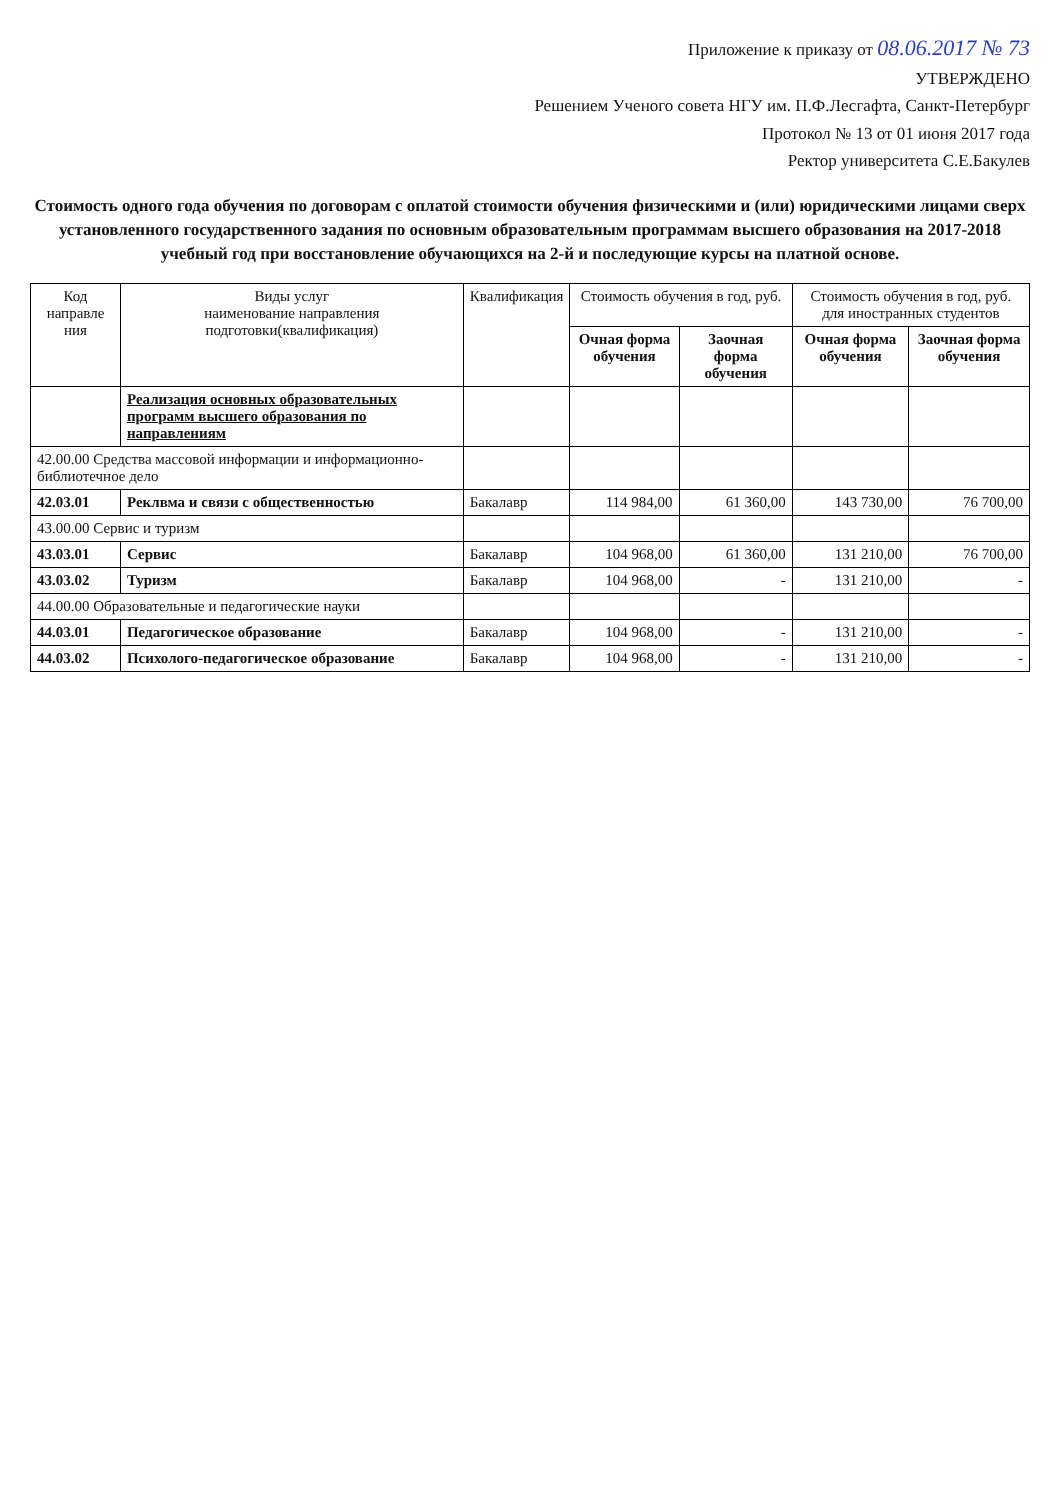Приложение к приказу от 08.06.2017 № 73
УТВЕРЖДЕНО
Решением Ученого совета НГУ им. П.Ф.Лесгафта, Санкт-Петербург
Протокол № 13 от 01 июня 2017 года
Ректор университета С.Е.Бакулев
Стоимость одного года обучения по договорам с оплатой стоимости обучения физическими и (или) юридическими лицами сверх установленного государственного задания по основным образовательным программам высшего образования на 2017-2018 учебный год при восстановление обучающихся на 2-й и последующие курсы на платной основе.
| Код направле ния | Виды услуг наименование направления подготовки(квалификация) | Квалификация | Стоимость обучения в год, руб. | | Стоимость обучения в год, руб. для иностранных студентов | |
| --- | --- | --- | --- | --- | --- | --- |
| | | | Очная форма обучения | Заочная форма обучения | Очная форма обучения | Заочная форма обучения |
| | Реализация основных образовательных программ высшего образования по направлениям | | | | | |
| 42.00.00 Средства массовой информации и информационно-библиотечное дело | | | | | | |
| 42.03.01 | Реклвма и связи с общественностью | Бакалавр | 114 984,00 | 61 360,00 | 143 730,00 | 76 700,00 |
| 43.00.00 Сервис и туризм | | | | | | |
| 43.03.01 | Сервис | Бакалавр | 104 968,00 | 61 360,00 | 131 210,00 | 76 700,00 |
| 43.03.02 | Туризм | Бакалавр | 104 968,00 | - | 131 210,00 | - |
| 44.00.00 Образовательные и педагогические науки | | | | | | |
| 44.03.01 | Педагогическое образование | Бакалавр | 104 968,00 | - | 131 210,00 | - |
| 44.03.02 | Психолого-педагогическое образование | Бакалавр | 104 968,00 | - | 131 210,00 | - |